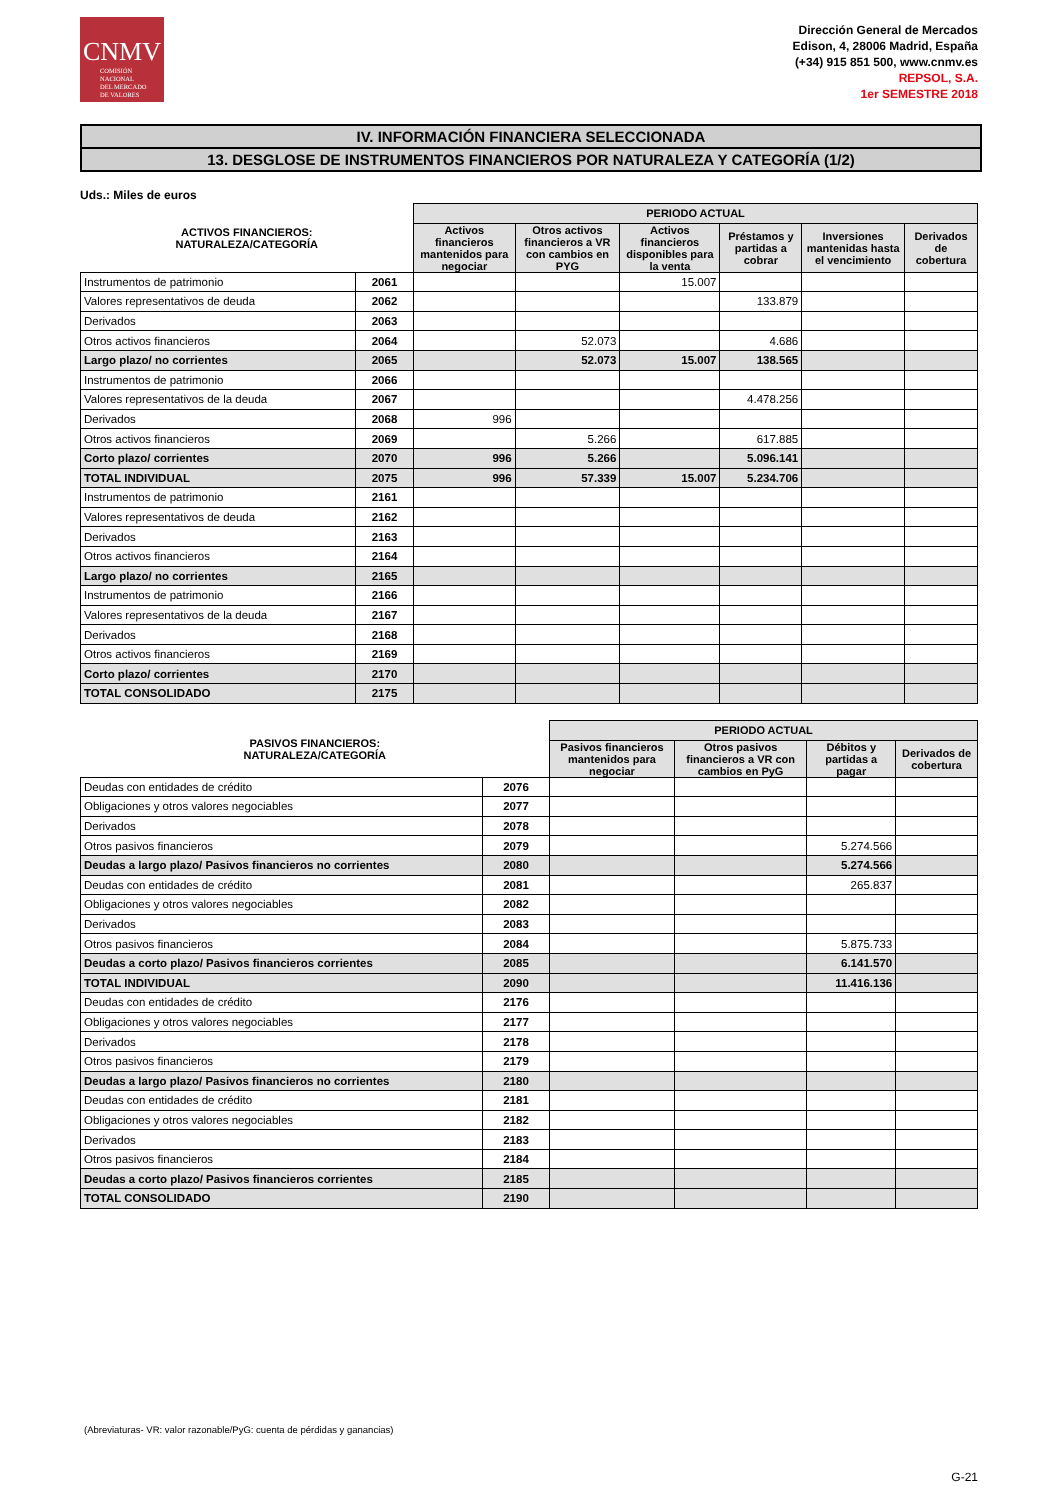CNMV
COMISIÓN
NACIONAL
DEL MERCADO
DE VALORES
Dirección General de Mercados
Edison, 4, 28006 Madrid, España
(+34) 915 851 500, www.cnmv.es
REPSOL, S.A.
1er SEMESTRE 2018
IV. INFORMACIÓN FINANCIERA SELECCIONADA
13. DESGLOSE DE INSTRUMENTOS FINANCIEROS POR NATURALEZA Y CATEGORÍA (1/2)
Uds.: Miles de euros
| ACTIVOS FINANCIEROS: NATURALEZA/CATEGORÍA | | PERIODO ACTUAL | | | | | |
| --- | --- | --- | --- | --- | --- | --- | --- |
| | | Activos financieros mantenidos para negociar | Otros activos financieros a VR con cambios en PYG | Activos financieros disponibles para la venta | Préstamos y partidas a cobrar | Inversiones mantenidas hasta el vencimiento | Derivados de cobertura |
| Instrumentos de patrimonio | 2061 | | | 15.007 | | | |
| Valores representativos de deuda | 2062 | | | | 133.879 | | |
| Derivados | 2063 | | | | | | |
| Otros activos financieros | 2064 | | 52.073 | | 4.686 | | |
| Largo plazo/ no corrientes | 2065 | | 52.073 | 15.007 | 138.565 | | |
| Instrumentos de patrimonio | 2066 | | | | | | |
| Valores representativos de la deuda | 2067 | | | | 4.478.256 | | |
| Derivados | 2068 | 996 | | | | | |
| Otros activos financieros | 2069 | | 5.266 | | 617.885 | | |
| Corto plazo/ corrientes | 2070 | 996 | 5.266 | | 5.096.141 | | |
| TOTAL INDIVIDUAL | 2075 | 996 | 57.339 | 15.007 | 5.234.706 | | |
| Instrumentos de patrimonio | 2161 | | | | | | |
| Valores representativos de deuda | 2162 | | | | | | |
| Derivados | 2163 | | | | | | |
| Otros activos financieros | 2164 | | | | | | |
| Largo plazo/ no corrientes | 2165 | | | | | | |
| Instrumentos de patrimonio | 2166 | | | | | | |
| Valores representativos de la deuda | 2167 | | | | | | |
| Derivados | 2168 | | | | | | |
| Otros activos financieros | 2169 | | | | | | |
| Corto plazo/ corrientes | 2170 | | | | | | |
| TOTAL CONSOLIDADO | 2175 | | | | | | |
| PASIVOS FINANCIEROS: NATURALEZA/CATEGORÍA | | PERIODO ACTUAL | | | |
| --- | --- | --- | --- | --- | --- |
| | | Pasivos financieros mantenidos para negociar | Otros pasivos financieros a VR con cambios en PyG | Débitos y partidas a pagar | Derivados de cobertura |
| Deudas con entidades de crédito | 2076 | | | | |
| Obligaciones y otros valores negociables | 2077 | | | | |
| Derivados | 2078 | | | | |
| Otros pasivos financieros | 2079 | | | 5.274.566 | |
| Deudas a largo plazo/ Pasivos financieros no corrientes | 2080 | | | 5.274.566 | |
| Deudas con entidades de crédito | 2081 | | | 265.837 | |
| Obligaciones y otros valores negociables | 2082 | | | | |
| Derivados | 2083 | | | | |
| Otros pasivos financieros | 2084 | | | 5.875.733 | |
| Deudas a corto plazo/ Pasivos financieros corrientes | 2085 | | | 6.141.570 | |
| TOTAL INDIVIDUAL | 2090 | | | 11.416.136 | |
| Deudas con entidades de crédito | 2176 | | | | |
| Obligaciones y otros valores negociables | 2177 | | | | |
| Derivados | 2178 | | | | |
| Otros pasivos financieros | 2179 | | | | |
| Deudas a largo plazo/ Pasivos financieros no corrientes | 2180 | | | | |
| Deudas con entidades de crédito | 2181 | | | | |
| Obligaciones y otros valores negociables | 2182 | | | | |
| Derivados | 2183 | | | | |
| Otros pasivos financieros | 2184 | | | | |
| Deudas a corto plazo/ Pasivos financieros corrientes | 2185 | | | | |
| TOTAL CONSOLIDADO | 2190 | | | | |
(Abreviaturas- VR: valor razonable/PyG: cuenta de pérdidas y ganancias)
G-21